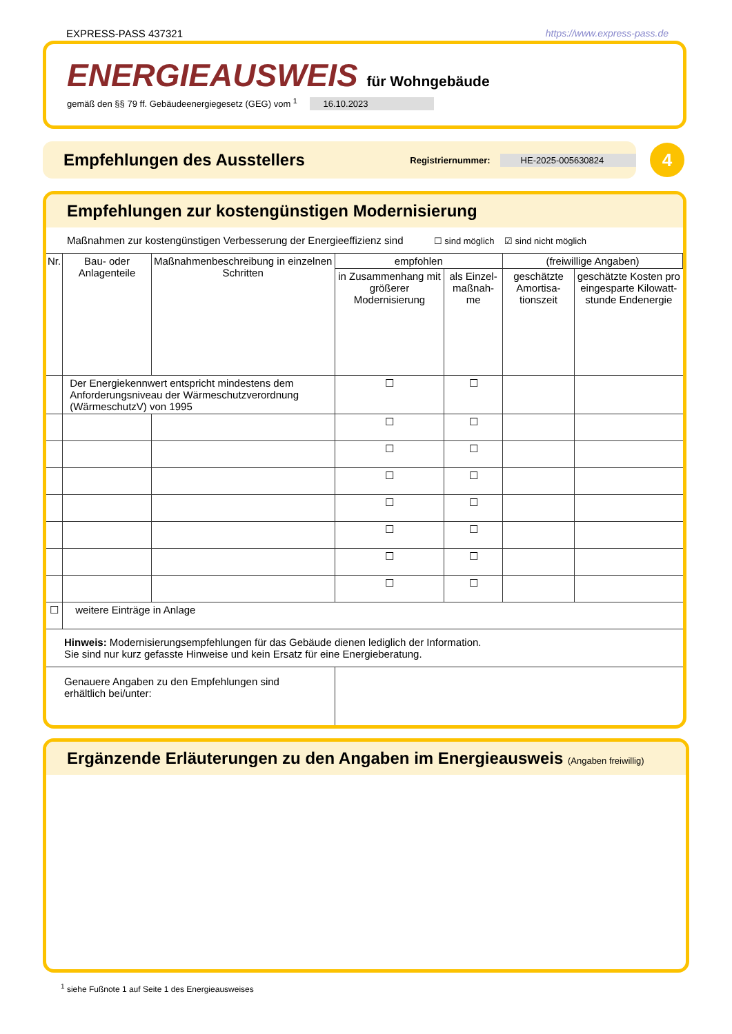EXPRESS-PASS 437321 https://www.express-pass.de
ENERGIEAUSWEIS für Wohngebäude
gemäß den §§ 79 ff. Gebäudeenergiegesetz (GEG) vom <sup>1</sup> 16.10.2023
Empfehlungen des Ausstellers
Registriernummer: HE-2025-005630824
4
Empfehlungen zur kostengünstigen Modernisierung
Maßnahmen zur kostengünstigen Verbesserung der Energieeffizienz sind ☐ sind möglich ☑ sind nicht möglich
| Nr. | Bau- oder Anlagenteile | Maßnahmenbeschreibung in einzelnen Schritten | empfohlen | | (freiwillige Angaben) | |
| --- | --- | --- | --- | --- | --- | --- |
| | | | in Zusammenhang mit größerer Modernisierung | als Einzel-maßnah-me | geschätzte Amortisa-tionszeit | geschätzte Kosten pro eingesparte Kilowatt-stunde Endenergie |
| | Der Energiekennwert entspricht mindestens dem Anforderungsniveau der Wärmeschutzverordnung (WärmeschutzV) von 1995 | | ☐ | ☐ | | |
| | | | ☐ | ☐ | | |
| | | | ☐ | ☐ | | |
| | | | ☐ | ☐ | | |
| | | | ☐ | ☐ | | |
| | | | ☐ | ☐ | | |
| | | | ☐ | ☐ | | |
| | | | ☐ | ☐ | | |
| ☐ | weitere Einträge in Anlage | | | | | |
| Hinweis: Modernisierungsempfehlungen für das Gebäude dienen lediglich der Information. Sie sind nur kurz gefasste Hinweise und kein Ersatz für eine Energieberatung. | | | | | | |
| Genauere Angaben zu den Empfehlungen sind erhältlich bei/unter: | | | | | | |
Ergänzende Erläuterungen zu den Angaben im Energieausweis (Angaben freiwillig)
<sup>1</sup> siehe Fußnote 1 auf Seite 1 des Energieausweises